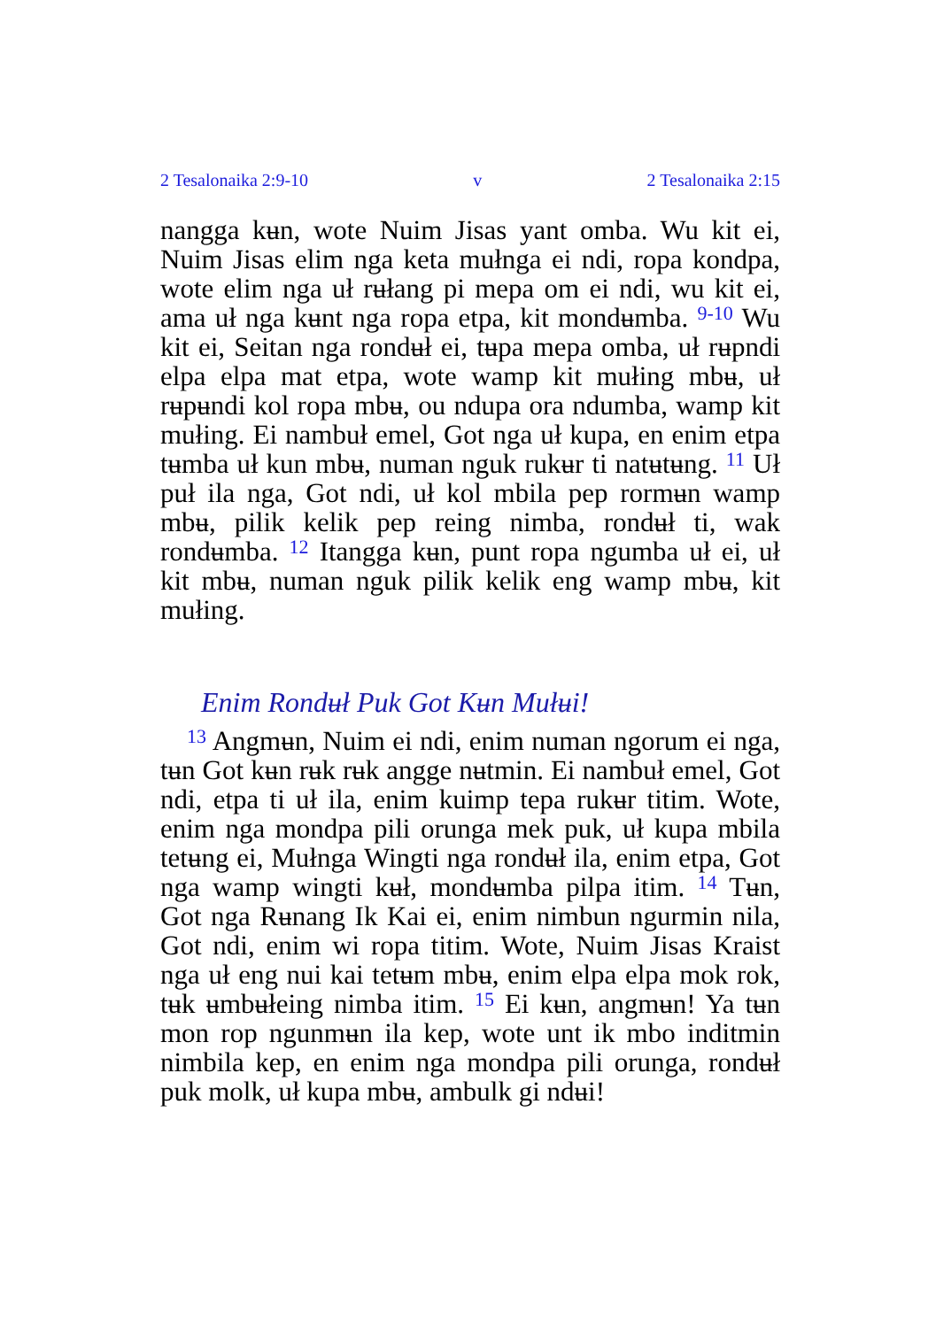2 Tesalonaika 2:9-10 v 2 Tesalonaika 2:15
nangga kʉn, wote Nuim Jisas yant omba. Wu kit ei, Nuim Jisas elim nga keta mułnga ei ndi, ropa kondpa, wote elim nga uł rʉłang pi mepa om ei ndi, wu kit ei, ama uł nga kʉnt nga ropa etpa, kit mondʉmba. <sup>9-10</sup> Wu kit ei, Seitan nga rondʉł ei, tʉpa mepa omba, uł rʉpndi elpa elpa mat etpa, wote wamp kit mułing mbʉ, uł rʉpʉndi kol ropa mbʉ, ou ndupa ora ndumba, wamp kit mułing. Ei nambuł emel, Got nga uł kupa, en enim etpa tʉmba uł kun mbʉ, numan nguk rukʉr ti natʉtʉng. <sup>11</sup> Uł puł ila nga, Got ndi, uł kol mbila pep rormʉn wamp mbʉ, pilik kelik pep reing nimba, rondʉł ti, wak rondʉmba. <sup>12</sup> Itangga kʉn, punt ropa ngumba uł ei, uł kit mbʉ, numan nguk pilik kelik eng wamp mbʉ, kit mułing.
Enim Rondʉł Puk Got Kʉn Mułʉi!
<sup>13</sup> Angmʉn, Nuim ei ndi, enim numan ngorum ei nga, tʉn Got kʉn rʉk rʉk angge nʉtmin. Ei nambuł emel, Got ndi, etpa ti uł ila, enim kuimp tepa rukʉr titim. Wote, enim nga mondpa pili orunga mek puk, uł kupa mbila tetʉng ei, Mułnga Wingti nga rondʉł ila, enim etpa, Got nga wamp wingti kʉł, mondʉmba pilpa itim. <sup>14</sup> Tʉn, Got nga Rʉnang Ik Kai ei, enim nimbun ngurmin nila, Got ndi, enim wi ropa titim. Wote, Nuim Jisas Kraist nga uł eng nui kai tetʉm mbʉ, enim elpa elpa mok rok, tʉk ʉmbʉłeing nimba itim. <sup>15</sup> Ei kʉn, angmʉn! Ya tʉn mon rop ngunmʉn ila kep, wote unt ik mbo inditmin nimbila kep, en enim nga mondpa pili orunga, rondʉł puk molk, uł kupa mbʉ, ambulk gi ndʉi!